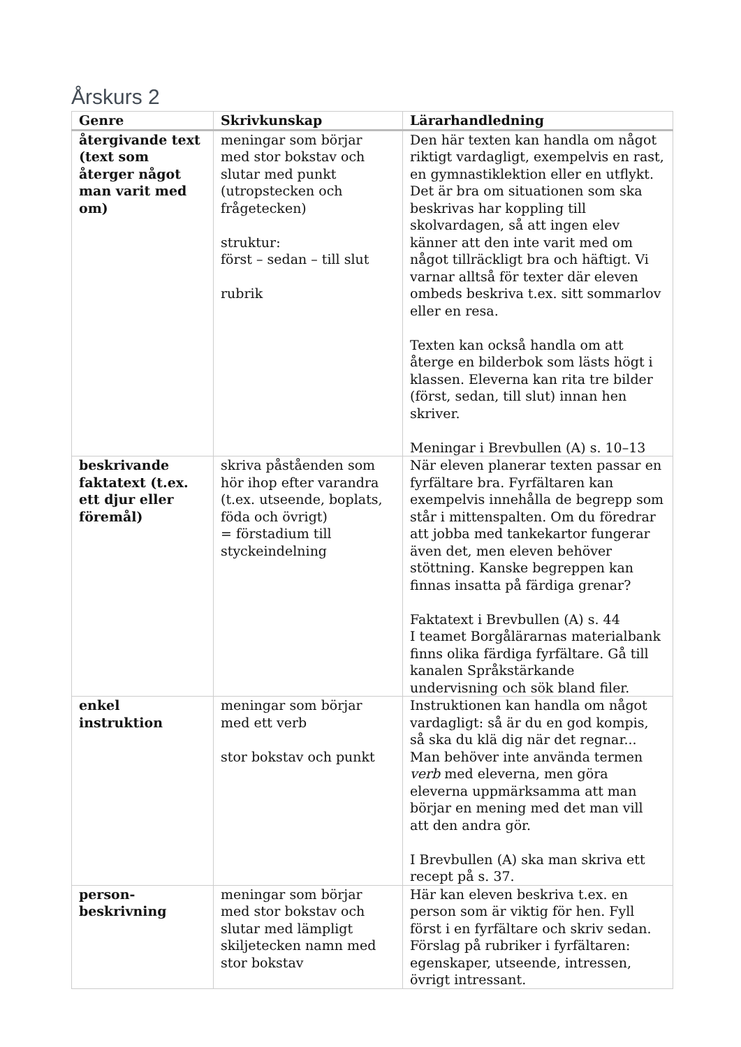Årskurs 2
| Genre | Skrivkunskap | Lärarhandledning |
| --- | --- | --- |
| återgivande text (text som återger något man varit med om) | meningar som börjar med stor bokstav och slutar med punkt (utropstecken och frågetecken) struktur: först – sedan – till slut rubrik | Den här texten kan handla om något riktigt vardagligt, exempelvis en rast, en gymnastiklektion eller en utflykt. Det är bra om situationen som ska beskrivas har koppling till skolvardagen, så att ingen elev känner att den inte varit med om något tillräckligt bra och häftigt. Vi varnar alltså för texter där eleven ombeds beskriva t.ex. sitt sommarlov eller en resa. Texten kan också handla om att återge en bilderbok som lästs högt i klassen. Eleverna kan rita tre bilder (först, sedan, till slut) innan hen skriver. Meningar i Brevbullen (A) s. 10–13 |
| beskrivande faktatext (t.ex. ett djur eller föremål) | skriva påståenden som hör ihop efter varandra (t.ex. utseende, boplats, föda och övrigt) = förstadium till styckeindelning | När eleven planerar texten passar en fyrfältare bra. Fyrfältaren kan exempelvis innehålla de begrepp som står i mittenspalten. Om du föredrar att jobba med tankekartor fungerar även det, men eleven behöver stöttning. Kanske begreppen kan finnas insatta på färdiga grenar? Faktatext i Brevbullen (A) s. 44 I teamet Borgålärarnas materialbank finns olika färdiga fyrfältare. Gå till kanalen Språkstärkande undervisning och sök bland filer. |
| enkel instruktion | meningar som börjar med ett verb stor bokstav och punkt | Instruktionen kan handla om något vardagligt: så är du en god kompis, så ska du klä dig när det regnar... Man behöver inte använda termen verb med eleverna, men göra eleverna uppmärksamma att man börjar en mening med det man vill att den andra gör. I Brevbullen (A) ska man skriva ett recept på s. 37. |
| person- beskrivning | meningar som börjar med stor bokstav och slutar med lämpligt skiljetecken namn med stor bokstav | Här kan eleven beskriva t.ex. en person som är viktig för hen. Fyll först i en fyrfältare och skriv sedan. Förslag på rubriker i fyrfältaren: egenskaper, utseende, intressen, övrigt intressant. |